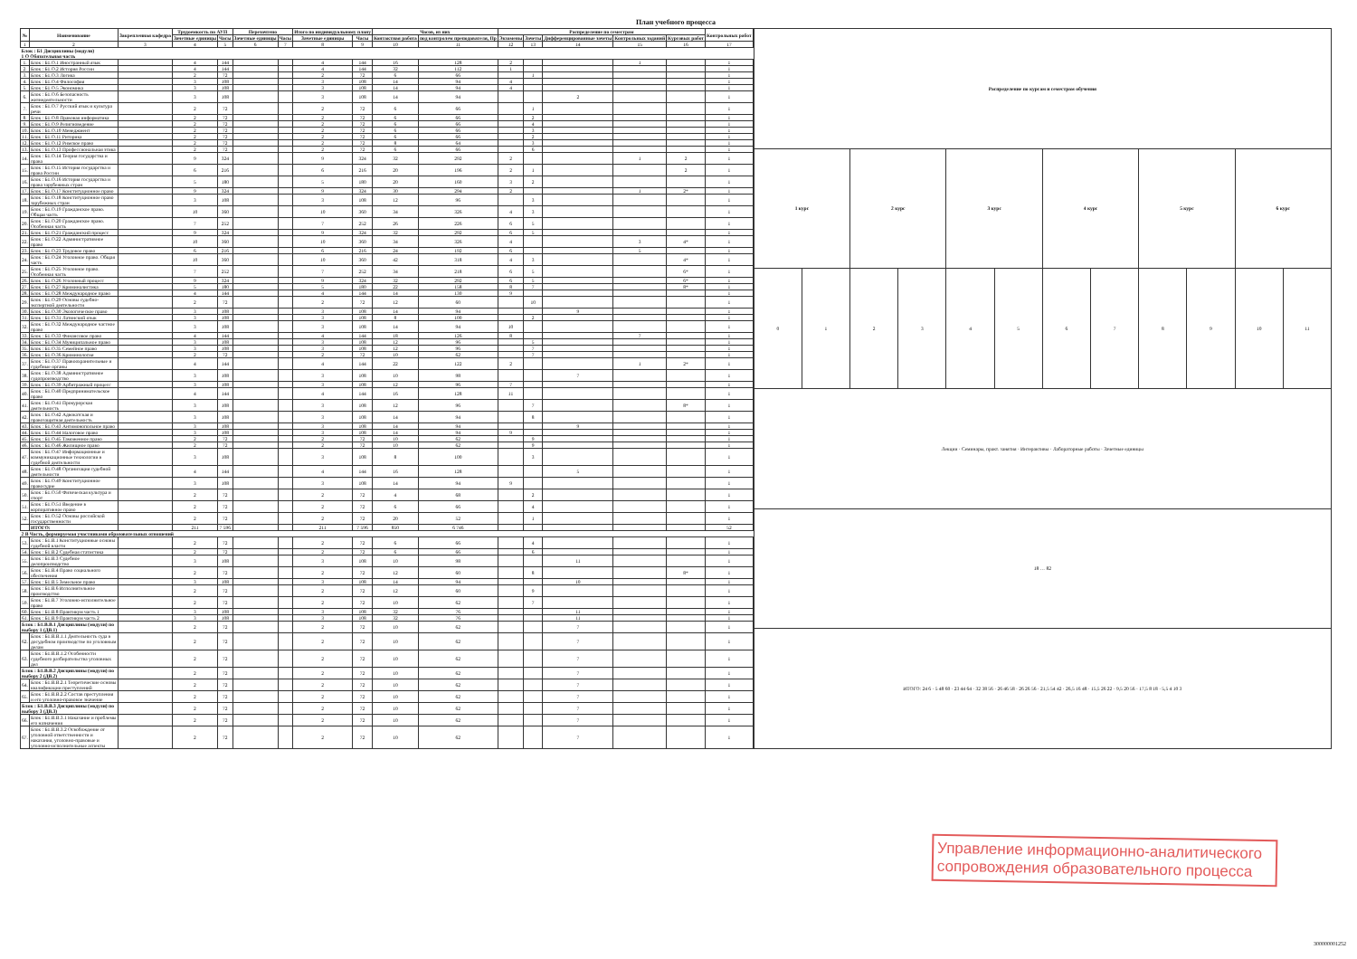План учебного процесса
| № | Наименование | Закрепленная кафедра | Трудоемкость по АУП | | Перезачтено | | Итого по индивидуальному плану | | Часов, из них | | Распределение по семестрам | | | | | Контрольных работ |
| --- | --- | --- | --- | --- | --- | --- | --- | --- | --- | --- | --- | --- | --- | --- | --- | --- |
| | | | Зачетные единицы | Часы | Зачетные единицы | Часы | Зачетные единицы | Часы | Контактная работа | под контролем преподавателя, Пр | Экзамены | Зачеты | Дифференцированные зачеты | Контрольных заданий | Курсовых работ | |
| 1 | 2 | 3 | 4 | 5 | 6 | 7 | 8 | 9 | 10 | 11 | 12 | 13 | 14 | 15 | 16 | 17 |
| Блок : Б1 Дисциплины (модули) | | | | | | | | | | | | | | | | |
| 1 О Обязательная часть | | | | | | | | | | | | | | | | |
| 1. | Блок : Б1.О.1 Иностранный язык | | 4 | 144 | | | 4 | 144 | 16 | 128 | 2 | | | 1 | | 1 |
| 2. | Блок : Б1.О.2 История России | | 4 | 144 | | | 4 | 144 | 32 | 112 | 1 | | | | | 1 |
| 3. | Блок : Б1.О.3 Логика | | 2 | 72 | | | 2 | 72 | 6 | 66 | | 1 | | | | 1 |
| 4. | Блок : Б1.О.4 Философия | | 3 | 108 | | | 3 | 108 | 14 | 94 | 4 | | | | | 1 |
| 5. | Блок : Б1.О.5 Экономика | | 3 | 108 | | | 3 | 108 | 14 | 94 | 4 | | | | | 1 |
| 6. | Блок : Б1.О.6 Безопасность жизнедеятельности | | 3 | 108 | | | 3 | 108 | 14 | 94 | | | 2 | | | 1 |
| 7. | Блок : Б1.О.7 Русский язык и культура речи | | 2 | 72 | | | 2 | 72 | 6 | 66 | | 1 | | | | 1 |
| 8. | Блок : Б1.О.8 Правовая информатика | | 2 | 72 | | | 2 | 72 | 6 | 66 | | 2 | | | | 1 |
| 9. | Блок : Б1.О.9 Религиоведение | | 2 | 72 | | | 2 | 72 | 6 | 66 | | 4 | | | | 1 |
| 10. | Блок : Б1.О.10 Менеджмент | | 2 | 72 | | | 2 | 72 | 6 | 66 | | 3 | | | | 1 |
| 11. | Блок : Б1.О.11 Риторика | | 2 | 72 | | | 2 | 72 | 6 | 66 | | 2 | | | | 1 |
| 12. | Блок : Б1.О.12 Римское право | | 2 | 72 | | | 2 | 72 | 8 | 64 | | 3 | | | | 1 |
| 13. | Блок : Б1.О.13 Профессиональная этика | | 2 | 72 | | | 2 | 72 | 6 | 66 | | 6 | | | | 1 |
| 14. | Блок : Б1.О.14 Теория государства и права | | 9 | 324 | | | 9 | 324 | 32 | 292 | 2 | | | 1 | 2 | 1 |
| 15. | Блок : Б1.О.15 История государства и права России | | 6 | 216 | | | 6 | 216 | 20 | 196 | 2 | 1 | | | 2 | 1 |
| 16. | Блок : Б1.О.16 История государства и права зарубежных стран | | 5 | 180 | | | 5 | 180 | 20 | 160 | 3 | 2 | | | | 1 |
| 17. | Блок : Б1.О.17 Конституционное право | | 9 | 324 | | | 9 | 324 | 30 | 294 | 2 | | | 1 | 2* | 1 |
| 18. | Блок : Б1.О.18 Конституционное право зарубежных стран | | 3 | 108 | | | 3 | 108 | 12 | 96 | | 3 | | | | 1 |
| 19. | Блок : Б1.О.19 Гражданское право. Общая часть | | 10 | 360 | | | 10 | 360 | 34 | 326 | 4 | 3 | | | | 1 |
| 20. | Блок : Б1.О.20 Гражданское право. Особенная часть | | 7 | 252 | | | 7 | 252 | 26 | 226 | 6 | 5 | | | | 1 |
| 21. | Блок : Б1.О.21 Гражданский процесс | | 9 | 324 | | | 9 | 324 | 32 | 292 | 6 | 5 | | | | 1 |
| 22. | Блок : Б1.О.22 Административное право | | 10 | 360 | | | 10 | 360 | 34 | 326 | 4 | | | 3 | 4* | 1 |
| 23. | Блок : Б1.О.23 Трудовое право | | 6 | 216 | | | 6 | 216 | 24 | 192 | 6 | | | 5 | | 1 |
| 24. | Блок : Б1.О.24 Уголовное право. Общая часть | | 10 | 360 | | | 10 | 360 | 42 | 318 | 4 | 3 | | | 4* | 1 |
| 25. | Блок : Б1.О.25 Уголовное право. Особенная часть | | 7 | 252 | | | 7 | 252 | 34 | 218 | 6 | 5 | | | 6* | 1 |
| 26. | Блок : Б1.О.26 Уголовный процесс | | 9 | 324 | | | 9 | 324 | 32 | 292 | 6 | 5 | | | 6* | 1 |
| 27. | Блок : Б1.О.27 Криминалистика | | 5 | 180 | | | 5 | 180 | 22 | 158 | 8 | 7 | | | 8* | 1 |
| 28. | Блок : Б1.О.28 Международное право | | 4 | 144 | | | 4 | 144 | 14 | 130 | 9 | | | | | 1 |
| 29. | Блок : Б1.О.29 Основы судебно-экспертной деятельности | | 2 | 72 | | | 2 | 72 | 12 | 60 | | 10 | | | | 1 |
| 30. | Блок : Б1.О.30 Экологическое право | | 3 | 108 | | | 3 | 108 | 14 | 94 | | | 9 | | | 1 |
| 31. | Блок : Б1.О.31 Латинский язык | | 3 | 108 | | | 3 | 108 | 8 | 100 | | 2 | | | | 1 |
| 32. | Блок : Б1.О.32 Международное частное право | | 3 | 108 | | | 3 | 108 | 14 | 94 | 10 | | | | | 1 |
| 33. | Блок : Б1.О.33 Финансовое право | | 4 | 144 | | | 4 | 144 | 18 | 126 | 8 | | | 7 | | 1 |
| 34. | Блок : Б1.О.34 Муниципальное право | | 3 | 108 | | | 3 | 108 | 12 | 96 | | 5 | | | | 1 |
| 35. | Блок : Б1.О.35 Семейное право | | 3 | 108 | | | 3 | 108 | 12 | 96 | | 7 | | | | 1 |
| 36. | Блок : Б1.О.36 Криминология | | 2 | 72 | | | 2 | 72 | 10 | 62 | | 7 | | | | 1 |
| 37. | Блок : Б1.О.37 Правоохранительные и судебные органы | | 4 | 144 | | | 4 | 144 | 22 | 122 | 2 | | | 1 | 2* | 1 |
| 38. | Блок : Б1.О.38 Административное судопроизводство | | 3 | 108 | | | 3 | 108 | 10 | 98 | | | 7 | | | 1 |
| 39. | Блок : Б1.О.39 Арбитражный процесс | | 3 | 108 | | | 3 | 108 | 12 | 96 | 7 | | | | | 1 |
| 40. | Блок : Б1.О.40 Предпринимательское право | | 4 | 144 | | | 4 | 144 | 16 | 128 | 11 | | | | | 1 |
| 41. | Блок : Б1.О.41 Прокурорская деятельность | | 3 | 108 | | | 3 | 108 | 12 | 96 | | 7 | | | 8* | 1 |
| 42. | Блок : Б1.О.42 Адвокатская и правозащитная деятельность | | 3 | 108 | | | 3 | 108 | 14 | 94 | | 8 | | | | 1 |
| 43. | Блок : Б1.О.43 Антимонопольное право | | 3 | 108 | | | 3 | 108 | 14 | 94 | | | 9 | | | 1 |
| 44. | Блок : Б1.О.44 Налоговое право | | 3 | 108 | | | 3 | 108 | 14 | 94 | 9 | | | | | 1 |
| 45. | Блок : Б1.О.45 Таможенное право | | 2 | 72 | | | 2 | 72 | 10 | 62 | | 9 | | | | 1 |
| 46. | Блок : Б1.О.46 Жилищное право | | 2 | 72 | | | 2 | 72 | 10 | 62 | | 9 | | | | 1 |
| 47. | Блок : Б1.О.47 Информационные и коммуникационные технологии в судебной деятельности | | 3 | 108 | | | 3 | 108 | 8 | 100 | | 3 | | | | 1 |
| 48. | Блок : Б1.О.48 Организация судебной деятельности | | 4 | 144 | | | 4 | 144 | 16 | 128 | | | 5 | | | 1 |
| 49. | Блок : Б1.О.49 Конституционное правосудие | | 3 | 108 | | | 3 | 108 | 14 | 94 | 9 | | | | | 1 |
| 50. | Блок : Б1.О.50 Физическая культура и спорт | | 2 | 72 | | | 2 | 72 | 4 | 68 | | 2 | | | | 1 |
| 51. | Блок : Б1.О.51 Введение в корпоративное право | | 2 | 72 | | | 2 | 72 | 6 | 66 | | 4 | | | | 1 |
| 52. | Блок : Б1.О.52 Основы российской государственности | | 2 | 72 | | | 2 | 72 | 20 | 52 | | 1 | | | | 1 |
| | ИТОГО: | | 211 | 7 596 | | | 211 | 7 596 | 850 | 6 746 | | | | | | 52 |
| 2 В Часть, формируемая участниками образовательных отношений | | | | | | | | | | | | | | | | |
| 53. | Блок : Б1.В.1 Конституционные основы судебной власти | | 2 | 72 | | | 2 | 72 | 6 | 66 | | 4 | | | | 1 |
| 54. | Блок : Б1.В.2 Судебная статистика | | 2 | 72 | | | 2 | 72 | 6 | 66 | | 6 | | | | 1 |
| 55. | Блок : Б1.В.3 Судебное делопроизводство | | 3 | 108 | | | 3 | 108 | 10 | 98 | | | 11 | | | 1 |
| 56. | Блок : Б1.В.4 Право социального обеспечения | | 2 | 72 | | | 2 | 72 | 12 | 60 | | 8 | | | 8* | 1 |
| 57. | Блок : Б1.В.5 Земельное право | | 3 | 108 | | | 3 | 108 | 14 | 94 | | | 10 | | | 1 |
| 58. | Блок : Б1.В.6 Исполнительное производство | | 2 | 72 | | | 2 | 72 | 12 | 60 | | 9 | | | | 1 |
| 59. | Блок : Б1.В.7 Уголовно-исполнительное право | | 2 | 72 | | | 2 | 72 | 10 | 62 | | 7 | | | | 1 |
| 60. | Блок : Б1.В.8 Практикум часть 1 | | 3 | 108 | | | 3 | 108 | 32 | 76 | | | 11 | | | 1 |
| 61. | Блок : Б1.В.9 Практикум часть 2 | | 3 | 108 | | | 3 | 108 | 32 | 76 | | | 11 | | | 1 |
| Блок : Б1.В.В.1 Дисциплины (модули) по выбору 1 (ДВ.1) | | | 2 | 72 | | | 2 | 72 | 10 | 62 | | | 7 | | | 1 |
| 62. | Блок : Б1.В.В.1.1 Деятельность суда в досудебном производстве по уголовным делам | | 2 | 72 | | | 2 | 72 | 10 | 62 | | | 7 | | | 1 |
| 63. | Блок : Б1.В.В.1.2 Особенности судебного разбирательства уголовных дел | | 2 | 72 | | | 2 | 72 | 10 | 62 | | | 7 | | | 1 |
| Блок : Б1.В.В.2 Дисциплины (модули) по выбору 2 (ДВ.2) | | | 2 | 72 | | | 2 | 72 | 10 | 62 | | | 7 | | | 1 |
| 64. | Блок : Б1.В.В.2.1 Теоретические основы квалификации преступлений | | 2 | 72 | | | 2 | 72 | 10 | 62 | | | 7 | | | 1 |
| 65. | Блок : Б1.В.В.2.2 Состав преступления и его уголовно-правовое значение | | 2 | 72 | | | 2 | 72 | 10 | 62 | | | 7 | | | 1 |
| Блок : Б1.В.В.3 Дисциплины (модули) по выбору 3 (ДВ.3) | | | 2 | 72 | | | 2 | 72 | 10 | 62 | | | 7 | | | 1 |
| 66. | Блок : Б1.В.В.3.1 Наказание и проблемы его назначения | | 2 | 72 | | | 2 | 72 | 10 | 62 | | | 7 | | | 1 |
| 67. | Блок : Б1.В.В.3.2 Освобождение от уголовной ответственности и наказания, уголовно-правовые и уголовно-исполнительные аспекты | | 2 | 72 | | | 2 | 72 | 10 | 62 | | | 7 | | | 1 |
| Распределение по курсам и семестрам обучения | | | | | | | | | | | |
| --- | --- | --- | --- | --- | --- | --- | --- | --- | --- | --- | --- |
| 1 курс | | 2 курс | | 3 курс | | 4 курс | | 5 курс | | 6 курс | |
| 0 | 1 | 2 | 3 | 4 | 5 | 6 | 7 | 8 | 9 | 10 | 11 |
| Лекции · Семинары, практ. занятия · Интерактивы · Лабораторные работы · Зачетные единицы | | | | | | | | | | | |
| 18 … 82 | | | | | | | | | | | |
| ИТОГО: 24 6 · 5 48 60 · 23 44 64 · 32 38 56 · 26 46 58 · 26 26 56 · 21,5 54 42 · 26,5 16 48 · 15,5 26 22 · 9,5 20 56 · 17,5 8 18 · 5,5 4 10 3 | | | | | | | | | | | |
Управление информационно-аналитического сопровождения образовательного процесса
300000001252